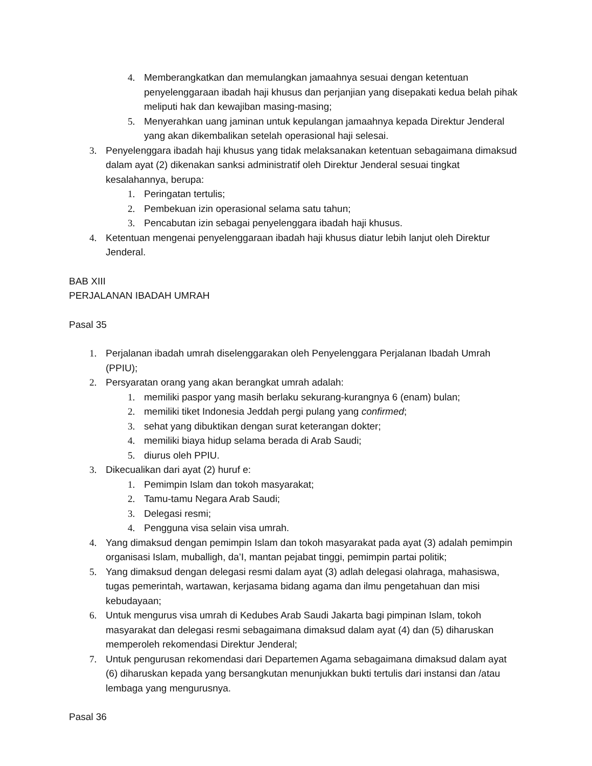4. Memberangkatkan dan memulangkan jamaahnya sesuai dengan ketentuan penyelenggaraan ibadah haji khusus dan perjanjian yang disepakati kedua belah pihak meliputi hak dan kewajiban masing-masing;
5. Menyerahkan uang jaminan untuk kepulangan jamaahnya kepada Direktur Jenderal yang akan dikembalikan setelah operasional haji selesai.
3. Penyelenggara ibadah haji khusus yang tidak melaksanakan ketentuan sebagaimana dimaksud dalam ayat (2) dikenakan sanksi administratif oleh Direktur Jenderal sesuai tingkat kesalahannya, berupa:
1. Peringatan tertulis;
2. Pembekuan izin operasional selama satu tahun;
3. Pencabutan izin sebagai penyelenggara ibadah haji khusus.
4. Ketentuan mengenai penyelenggaraan ibadah haji khusus diatur lebih lanjut oleh Direktur Jenderal.
BAB XIII
PERJALANAN IBADAH UMRAH
Pasal 35
1. Perjalanan ibadah umrah diselenggarakan oleh Penyelenggara Perjalanan Ibadah Umrah (PPIU);
2. Persyaratan orang yang akan berangkat umrah adalah:
1. memiliki paspor yang masih berlaku sekurang-kurangnya 6 (enam) bulan;
2. memiliki tiket Indonesia Jeddah pergi pulang yang confirmed;
3. sehat yang dibuktikan dengan surat keterangan dokter;
4. memiliki biaya hidup selama berada di Arab Saudi;
5. diurus oleh PPIU.
3. Dikecualikan dari ayat (2) huruf e:
1. Pemimpin Islam dan tokoh masyarakat;
2. Tamu-tamu Negara Arab Saudi;
3. Delegasi resmi;
4. Pengguna visa selain visa umrah.
4. Yang dimaksud dengan pemimpin Islam dan tokoh masyarakat pada ayat (3) adalah pemimpin organisasi Islam, muballigh, da’I, mantan pejabat tinggi, pemimpin partai politik;
5. Yang dimaksud dengan delegasi resmi dalam ayat (3) adlah delegasi olahraga, mahasiswa, tugas pemerintah, wartawan, kerjasama bidang agama dan ilmu pengetahuan dan misi kebudayaan;
6. Untuk mengurus visa umrah di Kedubes Arab Saudi Jakarta bagi pimpinan Islam, tokoh masyarakat dan delegasi resmi sebagaimana dimaksud dalam ayat (4) dan (5) diharuskan memperoleh rekomendasi Direktur Jenderal;
7. Untuk pengurusan rekomendasi dari Departemen Agama sebagaimana dimaksud dalam ayat (6) diharuskan kepada yang bersangkutan menunjukkan bukti tertulis dari instansi dan /atau lembaga yang mengurusnya.
Pasal 36